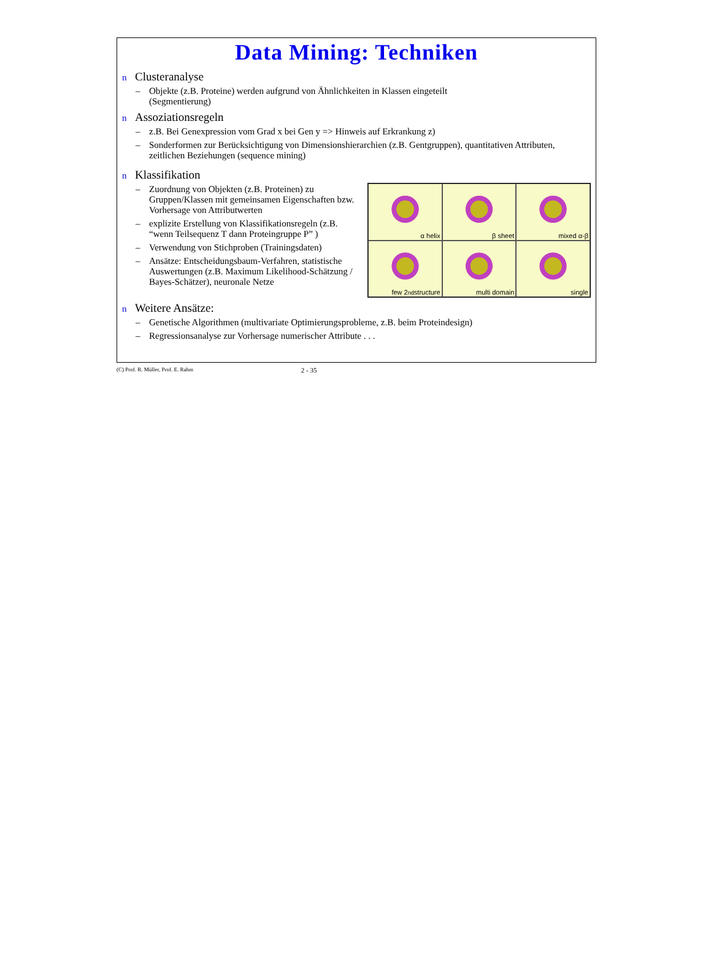Data Mining: Techniken
n Clusteranalyse
– Objekte (z.B. Proteine) werden aufgrund von Ähnlichkeiten in Klassen eingeteilt (Segmentierung)
n Assoziationsregeln
– z.B. Bei Genexpression vom Grad x bei Gen y => Hinweis auf Erkrankung z)
– Sonderformen zur Berücksichtigung von Dimensionshierarchien (z.B. Gentgruppen), quantitativen Attributen, zeitlichen Beziehungen (sequence mining)
n Klassifikation
α helix
β sheet
mixed α-β
few 2<sup>nd</sup> structure
multi domain
single
– Zuordnung von Objekten (z.B. Proteinen) zu Gruppen/Klassen mit gemeinsamen Eigenschaften bzw. Vorhersage von Attributwerten
– explizite Erstellung von Klassifikationsregeln (z.B. “wenn Teilsequenz T dann Proteingruppe P” )
– Verwendung von Stichproben (Trainingsdaten)
– Ansätze: Entscheidungsbaum-Verfahren, statistische Auswertungen (z.B. Maximum Likelihood-Schätzung / Bayes-Schätzer), neuronale Netze
n Weitere Ansätze:
– Genetische Algorithmen (multivariate Optimierungsprobleme, z.B. beim Proteindesign)
– Regressionsanalyse zur Vorhersage numerischer Attribute . . .
(C) Prof. R. Müller, Prof. E. Rahm 2 - 35